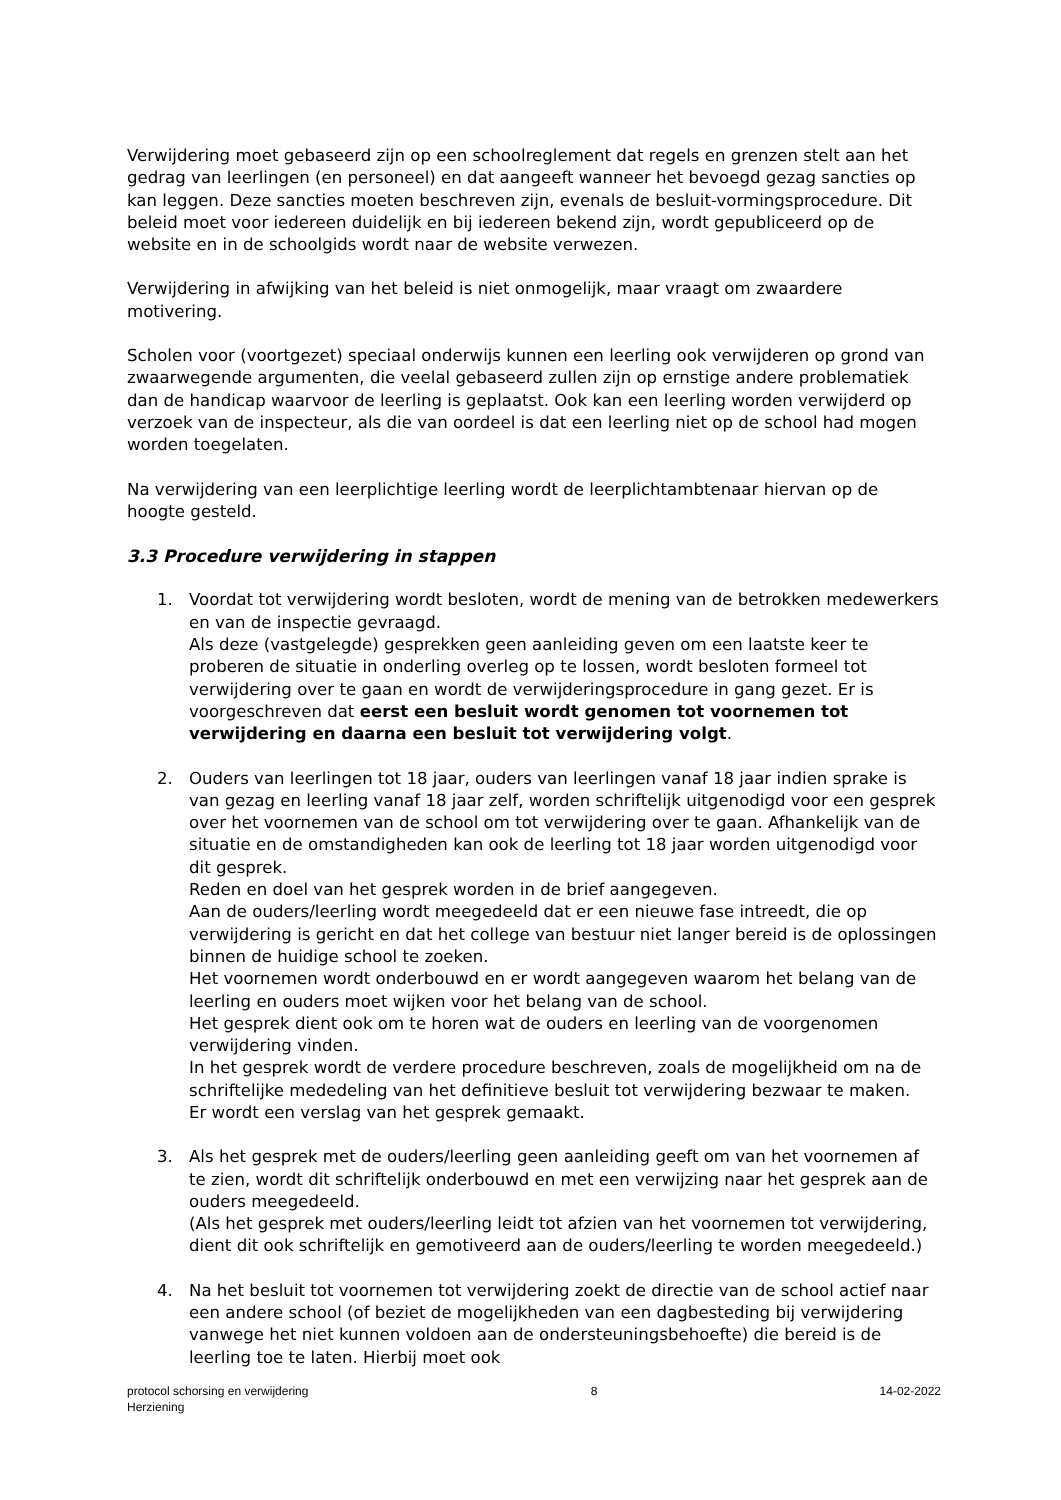Verwijdering moet gebaseerd zijn op een schoolreglement dat regels en grenzen stelt aan het gedrag van leerlingen (en personeel) en dat aangeeft wanneer het bevoegd gezag sancties op kan leggen. Deze sancties moeten beschreven zijn, evenals de besluit-vormingsprocedure. Dit beleid moet voor iedereen duidelijk en bij iedereen bekend zijn, wordt gepubliceerd op de website en in de schoolgids wordt naar de website verwezen.
Verwijdering in afwijking van het beleid is niet onmogelijk, maar vraagt om zwaardere motivering.
Scholen voor (voortgezet) speciaal onderwijs kunnen een leerling ook verwijderen op grond van zwaarwegende argumenten, die veelal gebaseerd zullen zijn op ernstige andere problematiek dan de handicap waarvoor de leerling is geplaatst. Ook kan een leerling worden verwijderd op verzoek van de inspecteur, als die van oordeel is dat een leerling niet op de school had mogen worden toegelaten.
Na verwijdering van een leerplichtige leerling wordt de leerplichtambtenaar hiervan op de hoogte gesteld.
3.3 Procedure verwijdering in stappen
1. Voordat tot verwijdering wordt besloten, wordt de mening van de betrokken medewerkers en van de inspectie gevraagd.
Als deze (vastgelegde) gesprekken geen aanleiding geven om een laatste keer te proberen de situatie in onderling overleg op te lossen, wordt besloten formeel tot verwijdering over te gaan en wordt de verwijderingsprocedure in gang gezet. Er is voorgeschreven dat eerst een besluit wordt genomen tot voornemen tot verwijdering en daarna een besluit tot verwijdering volgt.
2. Ouders van leerlingen tot 18 jaar, ouders van leerlingen vanaf 18 jaar indien sprake is van gezag en leerling vanaf 18 jaar zelf, worden schriftelijk uitgenodigd voor een gesprek over het voornemen van de school om tot verwijdering over te gaan. Afhankelijk van de situatie en de omstandigheden kan ook de leerling tot 18 jaar worden uitgenodigd voor dit gesprek.
Reden en doel van het gesprek worden in de brief aangegeven.
Aan de ouders/leerling wordt meegedeeld dat er een nieuwe fase intreedt, die op verwijdering is gericht en dat het college van bestuur niet langer bereid is de oplossingen binnen de huidige school te zoeken.
Het voornemen wordt onderbouwd en er wordt aangegeven waarom het belang van de leerling en ouders moet wijken voor het belang van de school.
Het gesprek dient ook om te horen wat de ouders en leerling van de voorgenomen verwijdering vinden.
In het gesprek wordt de verdere procedure beschreven, zoals de mogelijkheid om na de schriftelijke mededeling van het definitieve besluit tot verwijdering bezwaar te maken.
Er wordt een verslag van het gesprek gemaakt.
3. Als het gesprek met de ouders/leerling geen aanleiding geeft om van het voornemen af te zien, wordt dit schriftelijk onderbouwd en met een verwijzing naar het gesprek aan de ouders meegedeeld.
(Als het gesprek met ouders/leerling leidt tot afzien van het voornemen tot verwijdering, dient dit ook schriftelijk en gemotiveerd aan de ouders/leerling te worden meegedeeld.)
4. Na het besluit tot voornemen tot verwijdering zoekt de directie van de school actief naar een andere school (of beziet de mogelijkheden van een dagbesteding bij verwijdering vanwege het niet kunnen voldoen aan de ondersteuningsbehoefte) die bereid is de leerling toe te laten. Hierbij moet ook
protocol schorsing en verwijdering
Herziening
8 14-02-2022